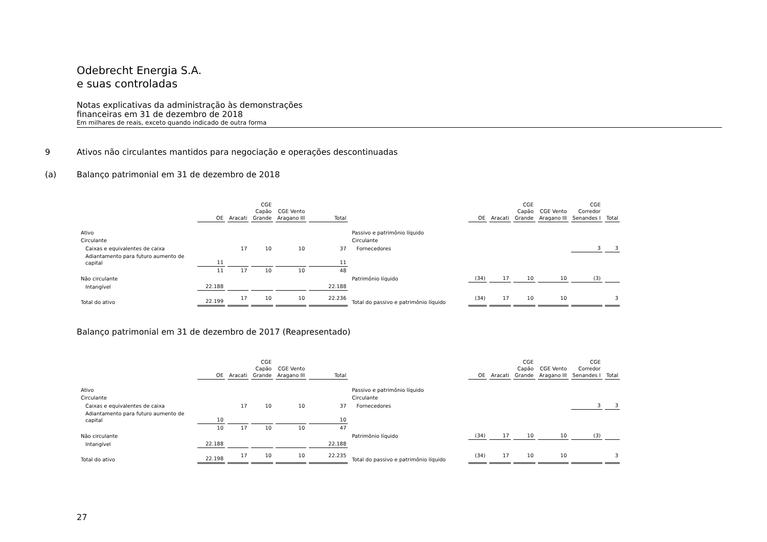Odebrecht Energia S.A.
e suas controladas
Notas explicativas da administração às demonstrações
financeiras em 31 de dezembro de 2018
Em milhares de reais, exceto quando indicado de outra forma
9 Ativos não circulantes mantidos para negociação e operações descontinuadas
(a) Balanço patrimonial em 31 de dezembro de 2018
| | OE | Aracati | CGE Capão Grande | CGE Vento Aragano III | Total | | OE | Aracati | CGE Capão Grande | CGE Vento Aragano III | CGE Corredor Senandes I | Total |
| --- | --- | --- | --- | --- | --- | --- | --- | --- | --- | --- | --- | --- |
| Ativo | | | | | | Passivo e patrimônio líquido | | | | | | |
| Circulante | | | | | | Circulante | | | | | | |
| Caixas e equivalentes de caixa | | 17 | 10 | 10 | 37 | Fornecedores | | | | | 3 | 3 |
| Adiantamento para futuro aumento de capital | 11 | | | | 11 | | | | | | | |
| | 11 | 17 | 10 | 10 | 48 | | | | | | | |
| Não circulante | | | | | | Patrimônio líquido | (34) | 17 | 10 | 10 | (3) | |
| Intangível | 22.188 | | | | 22.188 | | | | | | | |
| Total do ativo | 22.199 | 17 | 10 | 10 | 22.236 | Total do passivo e patrimônio líquido | (34) | 17 | 10 | 10 | | 3 |
Balanço patrimonial em 31 de dezembro de 2017 (Reapresentado)
| | OE | Aracati | CGE Capão Grande | CGE Vento Aragano III | Total | | OE | Aracati | CGE Capão Grande | CGE Vento Aragano III | CGE Corredor Senandes I | Total |
| --- | --- | --- | --- | --- | --- | --- | --- | --- | --- | --- | --- | --- |
| Ativo | | | | | | Passivo e patrimônio líquido | | | | | | |
| Circulante | | | | | | Circulante | | | | | | |
| Caixas e equivalentes de caixa | | 17 | 10 | 10 | 37 | Fornecedores | | | | | 3 | 3 |
| Adiantamento para futuro aumento de capital | 10 | | | | 10 | | | | | | | |
| | 10 | 17 | 10 | 10 | 47 | | | | | | | |
| Não circulante | | | | | | Patrimônio líquido | (34) | 17 | 10 | 10 | (3) | |
| Intangível | 22.188 | | | | 22.188 | | | | | | | |
| Total do ativo | 22.198 | 17 | 10 | 10 | 22.235 | Total do passivo e patrimônio líquido | (34) | 17 | 10 | 10 | | 3 |
27